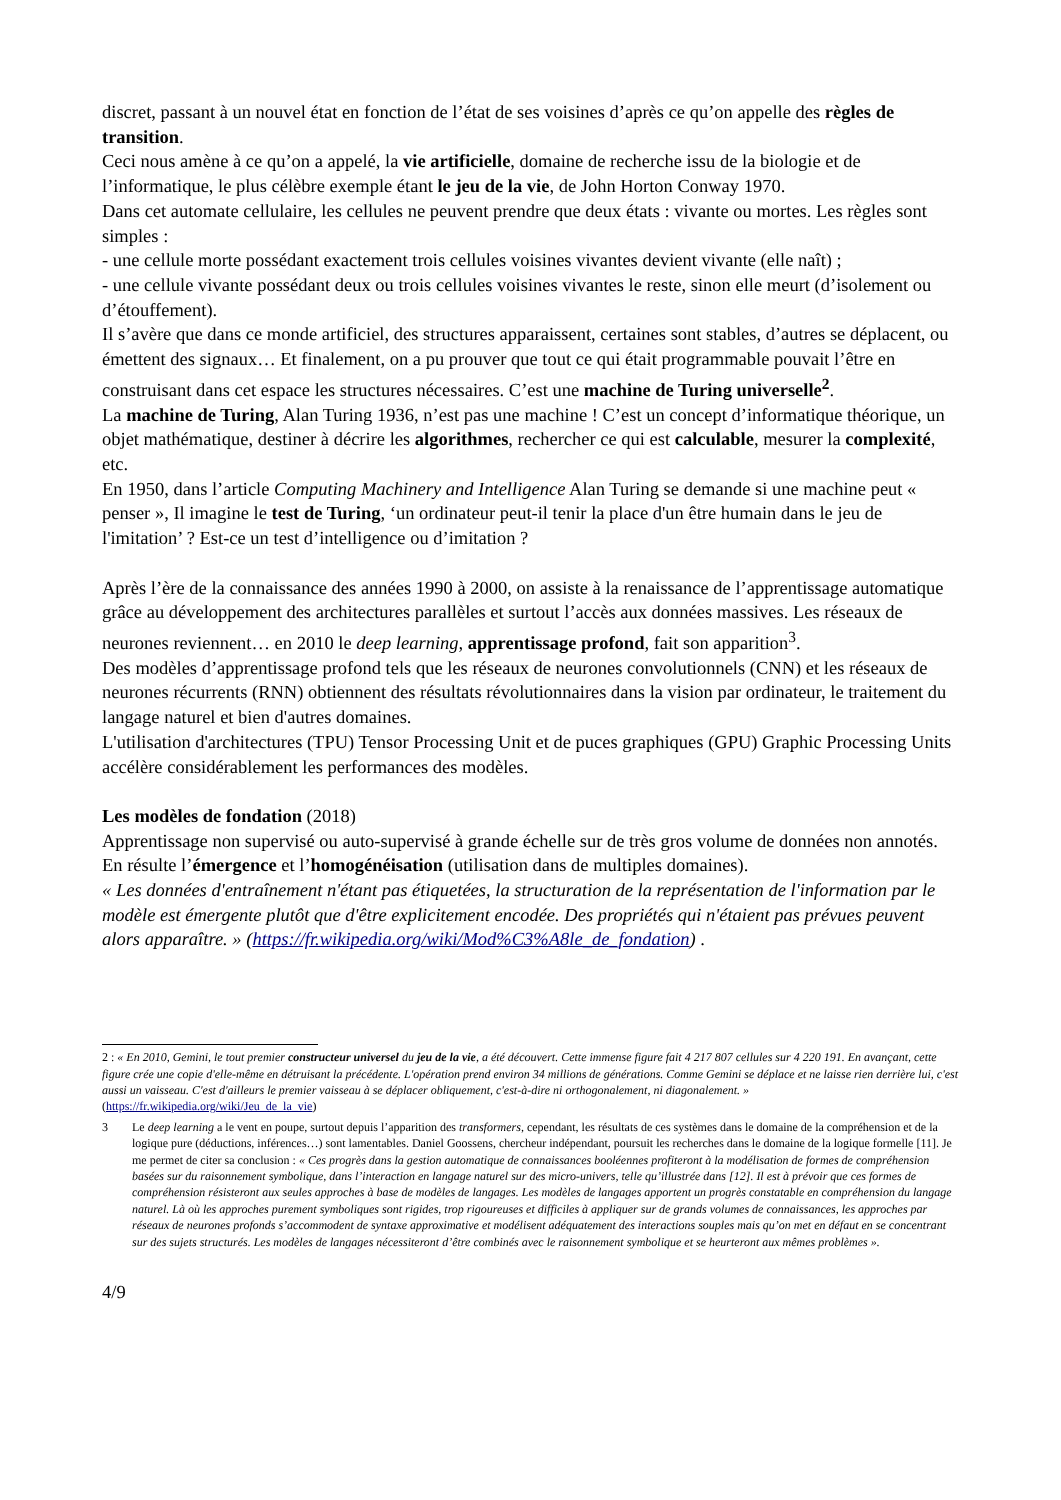discret, passant à un nouvel état en fonction de l’état de ses voisines d’après ce qu’on appelle des règles de transition.
Ceci nous amène à ce qu’on a appelé, la vie artificielle, domaine de recherche issu de la biologie et de l’informatique, le plus célèbre exemple étant le jeu de la vie, de John Horton Conway 1970.
Dans cet automate cellulaire, les cellules ne peuvent prendre que deux états : vivante ou mortes. Les règles sont simples :
- une cellule morte possédant exactement trois cellules voisines vivantes devient vivante (elle naît) ;
- une cellule vivante possédant deux ou trois cellules voisines vivantes le reste, sinon elle meurt (d’isolement ou d’étouffement).
Il s’avère que dans ce monde artificiel, des structures apparaissent, certaines sont stables, d’autres se déplacent, ou émettent des signaux… Et finalement, on a pu prouver que tout ce qui était programmable pouvait l’être en construisant dans cet espace les structures nécessaires. C’est une machine de Turing universelle<sup>2</sup>.
La machine de Turing, Alan Turing 1936, n’est pas une machine ! C’est un concept d’informatique théorique, un objet mathématique, destiner à décrire les algorithmes, rechercher ce qui est calculable, mesurer la complexité, etc.
En 1950, dans l’article Computing Machinery and Intelligence Alan Turing se demande si une machine peut « penser », Il imagine le test de Turing, ‘un ordinateur peut-il tenir la place d'un être humain dans le jeu de l'imitation’ ? Est-ce un test d’intelligence ou d’imitation ?
Après l’ère de la connaissance des années 1990 à 2000, on assiste à la renaissance de l’apprentissage automatique grâce au développement des architectures parallèles et surtout l’accès aux données massives. Les réseaux de neurones reviennent… en 2010 le deep learning, apprentissage profond, fait son apparition<sup>3</sup>.
Des modèles d’apprentissage profond tels que les réseaux de neurones convolutionnels (CNN) et les réseaux de neurones récurrents (RNN) obtiennent des résultats révolutionnaires dans la vision par ordinateur, le traitement du langage naturel et bien d'autres domaines.
L'utilisation d'architectures (TPU) Tensor Processing Unit et de puces graphiques (GPU) Graphic Processing Units accélère considérablement les performances des modèles.
Les modèles de fondation (2018)
Apprentissage non supervisé ou auto-supervisé à grande échelle sur de très gros volume de données non annotés. En résulte l’émergence et l’homogénéisation (utilisation dans de multiples domaines).
« Les données d'entraînement n'étant pas étiquetées, la structuration de la représentation de l'information par le modèle est émergente plutôt que d'être explicitement encodée. Des propriétés qui n'étaient pas prévues peuvent alors apparaître. » (https://fr.wikipedia.org/wiki/Mod%C3%A8le_de_fondation) .
2 : « En 2010, Gemini, le tout premier constructeur universel du jeu de la vie, a été découvert. Cette immense figure fait 4 217 807 cellules sur 4 220 191. En avançant, cette figure crée une copie d'elle-même en détruisant la précédente. L'opération prend environ 34 millions de générations. Comme Gemini se déplace et ne laisse rien derrière lui, c'est aussi un vaisseau. C'est d'ailleurs le premier vaisseau à se déplacer obliquement, c'est-à-dire ni orthogonalement, ni diagonalement. » (https://fr.wikipedia.org/wiki/Jeu_de_la_vie)
3 Le deep learning a le vent en poupe, surtout depuis l’apparition des transformers, cependant, les résultats de ces systèmes dans le domaine de la compréhension et de la logique pure (déductions, inférences…) sont lamentables. Daniel Goossens, chercheur indépendant, poursuit les recherches dans le domaine de la logique formelle [11]. Je me permet de citer sa conclusion : « Ces progrès dans la gestion automatique de connaissances booléennes profiteront à la modélisation de formes de compréhension basées sur du raisonnement symbolique, dans l’interaction en langage naturel sur des micro-univers, telle qu’illustrée dans [12]. Il est à prévoir que ces formes de compréhension résisteront aux seules approches à base de modèles de langages. Les modèles de langages apportent un progrès constatable en compréhension du langage naturel. Là où les approches purement symboliques sont rigides, trop rigoureuses et difficiles à appliquer sur de grands volumes de connaissances, les approches par réseaux de neurones profonds s’accommodent de syntaxe approximative et modélisent adéquatement des interactions souples mais qu’on met en défaut en se concentrant sur des sujets structurés. Les modèles de langages nécessiteront d’être combinés avec le raisonnement symbolique et se heurteront aux mêmes problèmes ».
4/9